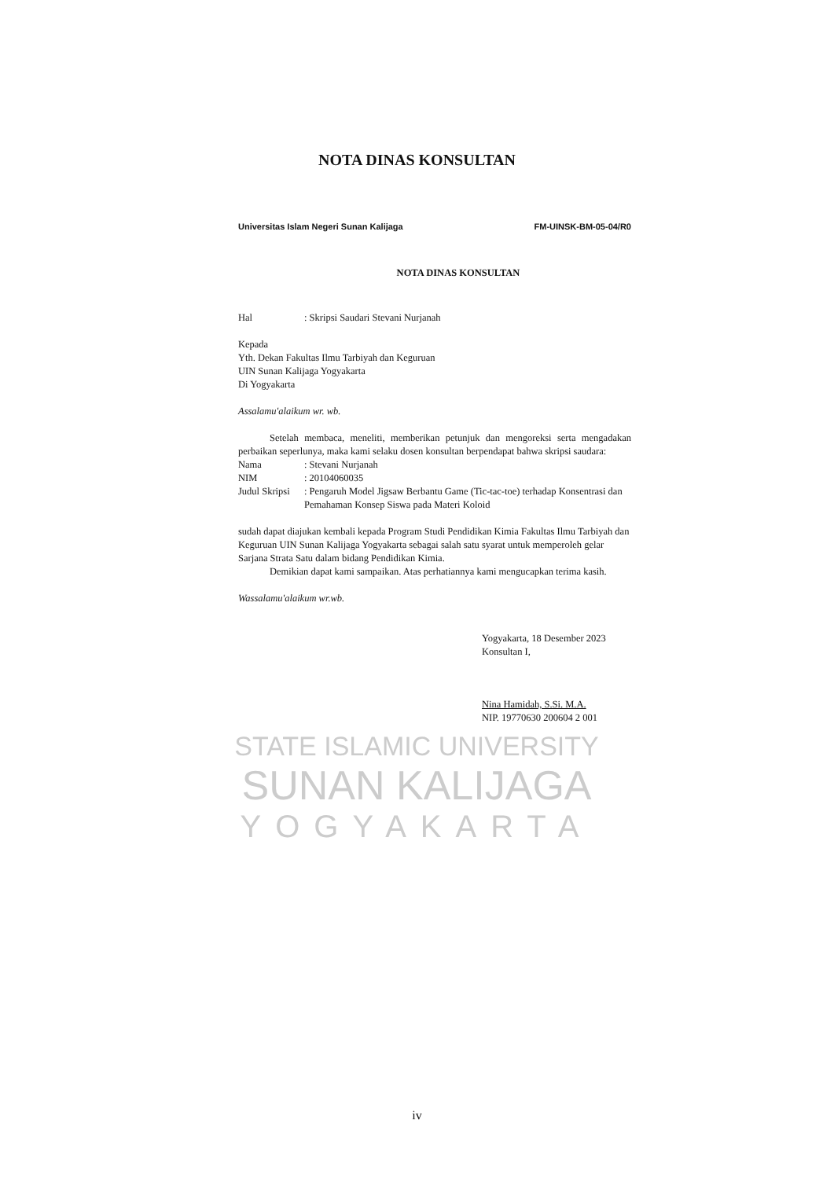NOTA DINAS KONSULTAN
STATE ISLAMIC UNIVERSITY
SUNAN KALIJAGA
YOGYAKARTA
Universitas Islam Negeri Sunan Kalijaga FM-UINSK-BM-05-04/R0
NOTA DINAS KONSULTAN
Hal: Skripsi Saudari Stevani Nurjanah
Kepada
Yth. Dekan Fakultas Ilmu Tarbiyah dan Keguruan
UIN Sunan Kalijaga Yogyakarta
Di Yogyakarta
Assalamu'alaikum wr. wb.
Setelah membaca, meneliti, memberikan petunjuk dan mengoreksi serta mengadakan perbaikan seperlunya, maka kami selaku dosen konsultan berpendapat bahwa skripsi saudara:
Nama: Stevani Nurjanah
NIM: 20104060035
Judul Skripsi: Pengaruh Model Jigsaw Berbantu Game (Tic-tac-toe) terhadap Konsentrasi dan Pemahaman Konsep Siswa pada Materi Koloid
sudah dapat diajukan kembali kepada Program Studi Pendidikan Kimia Fakultas Ilmu Tarbiyah dan Keguruan UIN Sunan Kalijaga Yogyakarta sebagai salah satu syarat untuk memperoleh gelar Sarjana Strata Satu dalam bidang Pendidikan Kimia.
Demikian dapat kami sampaikan. Atas perhatiannya kami mengucapkan terima kasih.
Wassalamu'alaikum wr.wb.
Yogyakarta, 18 Desember 2023
Konsultan I,
Nina Hamidah, S.Si. M.A.
NIP. 19770630 200604 2 001
iv